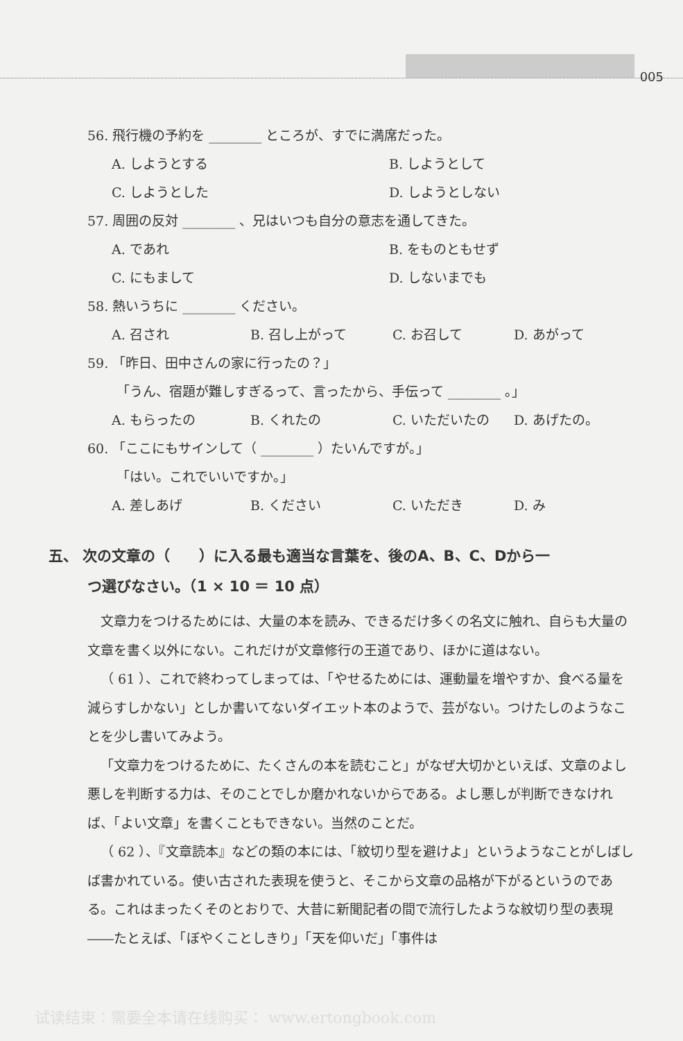005
56. 飛行機の予約を ________ ところが、すでに満席だった。
A. しようとする B. しようとして
C. しようとした D. しようとしない
57. 周囲の反対 ________ 、兄はいつも自分の意志を通してきた。
A. であれ B. をものともせず
C. にもまして D. しないまでも
58. 熱いうちに ________ ください。
A. 召され B. 召し上がって C. お召して D. あがって
59. 「昨日、田中さんの家に行ったの？」
「うん、宿題が難しすぎるって、言ったから、手伝って ________ 。」
A. もらったの B. くれたの C. いただいたの D. あげたの。
60. 「ここにもサインして（ ________ ）たいんですが。」
「はい。これでいいですか。」
A. 差しあげ B. ください C. いただき D. み
五、 次の文章の（　　）に入る最も適当な言葉を、後のA、B、C、Dから一
つ選びなさい。（1 × 10 ＝ 10 点）
文章力をつけるためには、大量の本を読み、できるだけ多くの名文に触れ、自らも大量の文章を書く以外にない。これだけが文章修行の王道であり、ほかに道はない。
（ 61 ）、これで終わってしまっては、「やせるためには、運動量を増やすか、食べる量を減らすしかない」としか書いてないダイエット本のようで、芸がない。つけたしのようなことを少し書いてみよう。
「文章力をつけるために、たくさんの本を読むこと」がなぜ大切かといえば、文章のよし悪しを判断する力は、そのことでしか磨かれないからである。よし悪しが判断できなければ、「よい文章」を書くこともできない。当然のことだ。
（ 62 ）、『文章読本』などの類の本には、「紋切り型を避けよ」というようなことがしばしば書かれている。使い古された表現を使うと、そこから文章の品格が下がるというのである。これはまったくそのとおりで、大昔に新聞記者の間で流行したような紋切り型の表現――たとえば、「ぼやくことしきり」「天を仰いだ」「事件は
试读结束：需要全本请在线购买： www.ertongbook.com